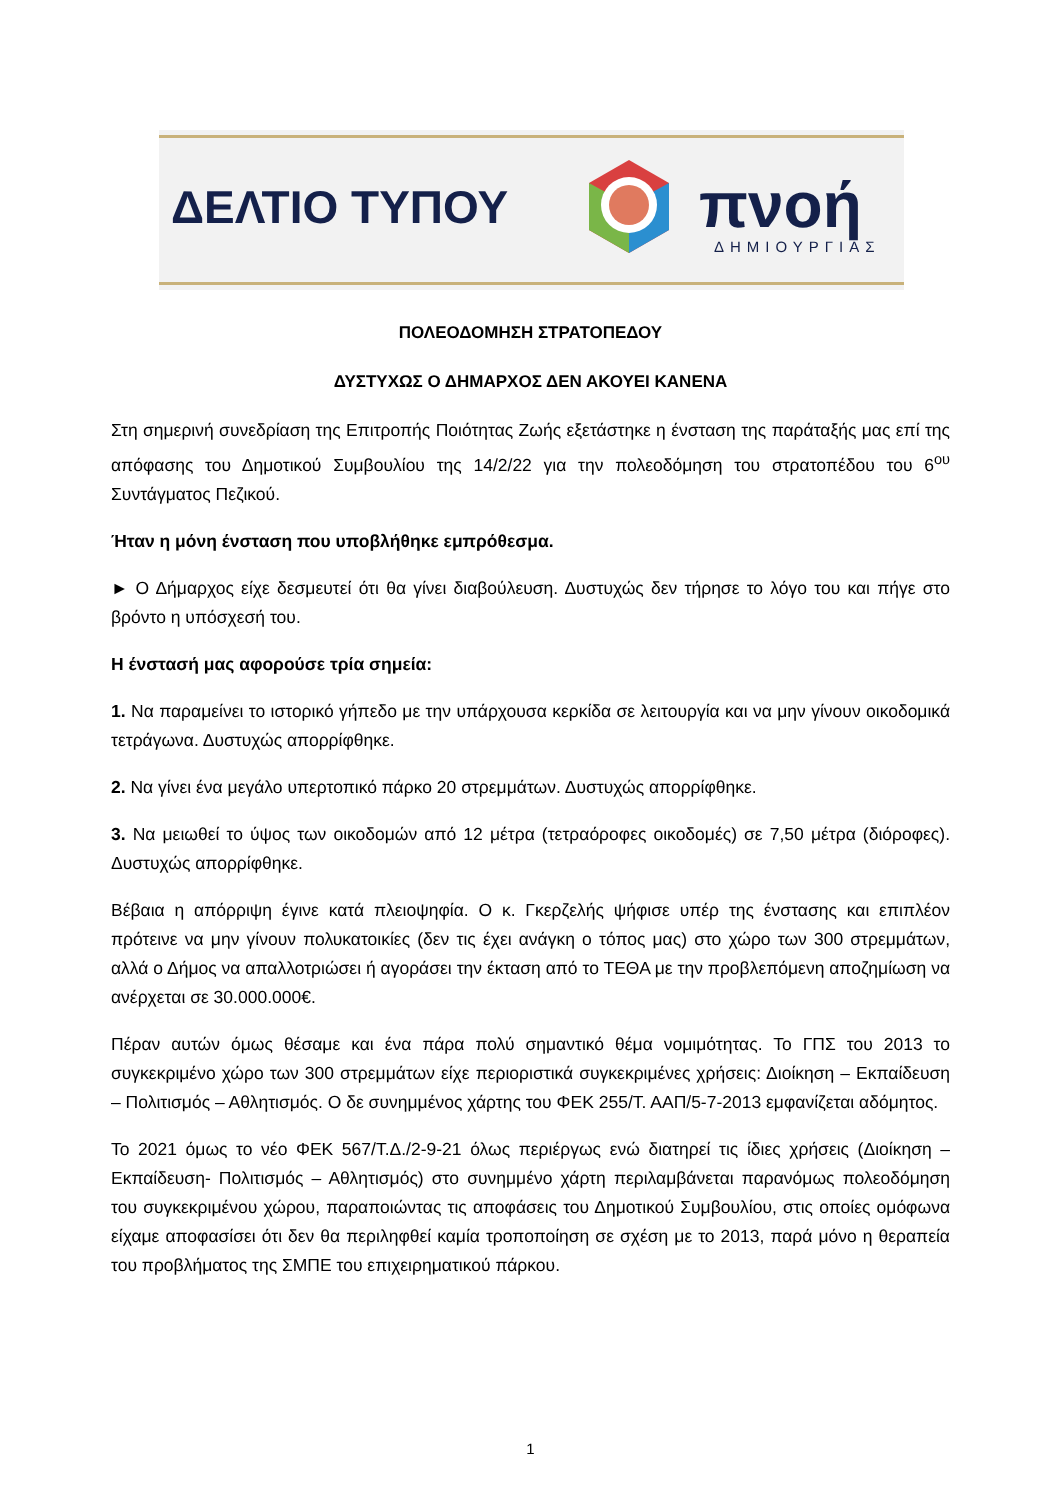ΔΕΛΤΙΟ ΤΥΠΟΥ πνοή
ΔΗΜΙΟΥΡΓΙΑΣ
ΠΟΛΕΟΔΟΜΗΣΗ ΣΤΡΑΤΟΠΕΔΟΥ
ΔΥΣΤΥΧΩΣ Ο ΔΗΜΑΡΧΟΣ ΔΕΝ ΑΚΟΥΕΙ ΚΑΝΕΝΑ
Στη σημερινή συνεδρίαση της Επιτροπής Ποιότητας Ζωής εξετάστηκε η ένσταση της παράταξής μας επί της απόφασης του Δημοτικού Συμβουλίου της 14/2/22 για την πολεοδόμηση του στρατοπέδου του 6<sup>ου</sup> Συντάγματος Πεζικού.
Ήταν η μόνη ένσταση που υποβλήθηκε εμπρόθεσμα.
► Ο Δήμαρχος είχε δεσμευτεί ότι θα γίνει διαβούλευση. Δυστυχώς δεν τήρησε το λόγο του και πήγε στο βρόντο η υπόσχεσή του.
Η ένστασή μας αφορούσε τρία σημεία:
1. Να παραμείνει το ιστορικό γήπεδο με την υπάρχουσα κερκίδα σε λειτουργία και να μην γίνουν οικοδομικά τετράγωνα. Δυστυχώς απορρίφθηκε.
2. Να γίνει ένα μεγάλο υπερτοπικό πάρκο 20 στρεμμάτων. Δυστυχώς απορρίφθηκε.
3. Να μειωθεί το ύψος των οικοδομών από 12 μέτρα (τετραόροφες οικοδομές) σε 7,50 μέτρα (διόροφες). Δυστυχώς απορρίφθηκε.
Βέβαια η απόρριψη έγινε κατά πλειοψηφία. Ο κ. Γκερζελής ψήφισε υπέρ της ένστασης και επιπλέον πρότεινε να μην γίνουν πολυκατοικίες (δεν τις έχει ανάγκη ο τόπος μας) στο χώρο των 300 στρεμμάτων, αλλά ο Δήμος να απαλλοτριώσει ή αγοράσει την έκταση από το ΤΕΘΑ με την προβλεπόμενη αποζημίωση να ανέρχεται σε 30.000.000€.
Πέραν αυτών όμως θέσαμε και ένα πάρα πολύ σημαντικό θέμα νομιμότητας. Το ΓΠΣ του 2013 το συγκεκριμένο χώρο των 300 στρεμμάτων είχε περιοριστικά συγκεκριμένες χρήσεις: Διοίκηση – Εκπαίδευση – Πολιτισμός – Αθλητισμός. Ο δε συνημμένος χάρτης του ΦΕΚ 255/Τ. ΑΑΠ/5-7-2013 εμφανίζεται αδόμητος.
Το 2021 όμως το νέο ΦΕΚ 567/Τ.Δ./2-9-21 όλως περιέργως ενώ διατηρεί τις ίδιες χρήσεις (Διοίκηση – Εκπαίδευση- Πολιτισμός – Αθλητισμός) στο συνημμένο χάρτη περιλαμβάνεται παρανόμως πολεοδόμηση του συγκεκριμένου χώρου, παραποιώντας τις αποφάσεις του Δημοτικού Συμβουλίου, στις οποίες ομόφωνα είχαμε αποφασίσει ότι δεν θα περιληφθεί καμία τροποποίηση σε σχέση με το 2013, παρά μόνο η θεραπεία του προβλήματος της ΣΜΠΕ του επιχειρηματικού πάρκου.
1